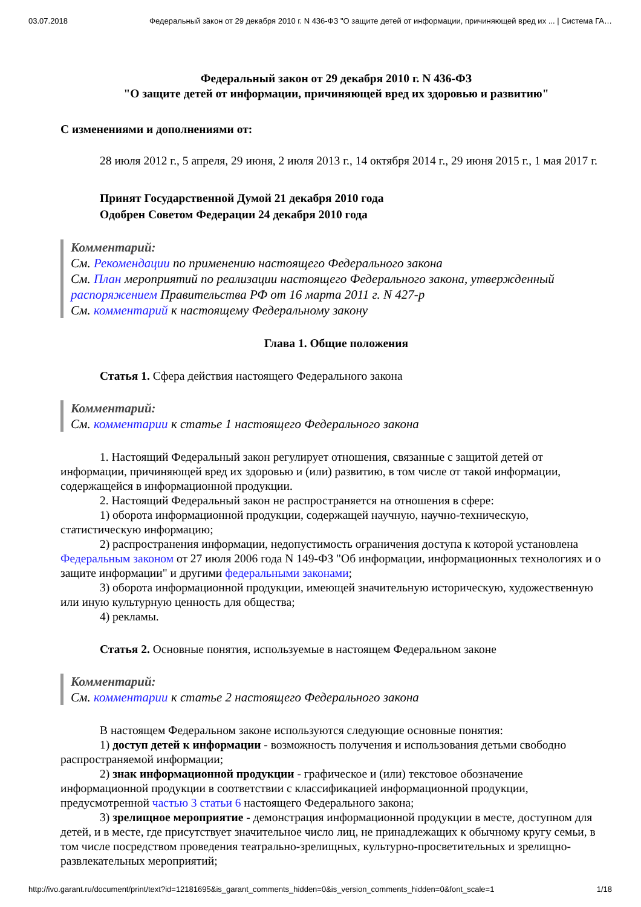03.07.2018 Федеральный закон от 29 декабря 2010 г. N 436-ФЗ "О защите детей от информации, причиняющей вред их ... | Система ГА…
Федеральный закон от 29 декабря 2010 г. N 436-ФЗ
"О защите детей от информации, причиняющей вред их здоровью и развитию"
С изменениями и дополнениями от:
28 июля 2012 г., 5 апреля, 29 июня, 2 июля 2013 г., 14 октября 2014 г., 29 июня 2015 г., 1 мая 2017 г.
Принят Государственной Думой 21 декабря 2010 года
Одобрен Советом Федерации 24 декабря 2010 года
Комментарий:
См. Рекомендации по применению настоящего Федерального закона
См. План мероприятий по реализации настоящего Федерального закона, утвержденный распоряжением Правительства РФ от 16 марта 2011 г. N 427-р
См. комментарий к настоящему Федеральному закону
Глава 1. Общие положения
Статья 1. Сфера действия настоящего Федерального закона
Комментарий:
См. комментарии к статье 1 настоящего Федерального закона
1. Настоящий Федеральный закон регулирует отношения, связанные с защитой детей от информации, причиняющей вред их здоровью и (или) развитию, в том числе от такой информации, содержащейся в информационной продукции.
2. Настоящий Федеральный закон не распространяется на отношения в сфере:
1) оборота информационной продукции, содержащей научную, научно-техническую, статистическую информацию;
2) распространения информации, недопустимость ограничения доступа к которой установлена Федеральным законом от 27 июля 2006 года N 149-ФЗ "Об информации, информационных технологиях и о защите информации" и другими федеральными законами;
3) оборота информационной продукции, имеющей значительную историческую, художественную или иную культурную ценность для общества;
4) рекламы.
Статья 2. Основные понятия, используемые в настоящем Федеральном законе
Комментарий:
См. комментарии к статье 2 настоящего Федерального закона
В настоящем Федеральном законе используются следующие основные понятия:
1) доступ детей к информации - возможность получения и использования детьми свободно распространяемой информации;
2) знак информационной продукции - графическое и (или) текстовое обозначение информационной продукции в соответствии с классификацией информационной продукции, предусмотренной частью 3 статьи 6 настоящего Федерального закона;
3) зрелищное мероприятие - демонстрация информационной продукции в месте, доступном для детей, и в месте, где присутствует значительное число лиц, не принадлежащих к обычному кругу семьи, в том числе посредством проведения театрально-зрелищных, культурно-просветительных и зрелищно-развлекательных мероприятий;
http://ivo.garant.ru/document/print/text?id=12181695&is_garant_comments_hidden=0&is_version_comments_hidden=0&font_scale=1 1/18